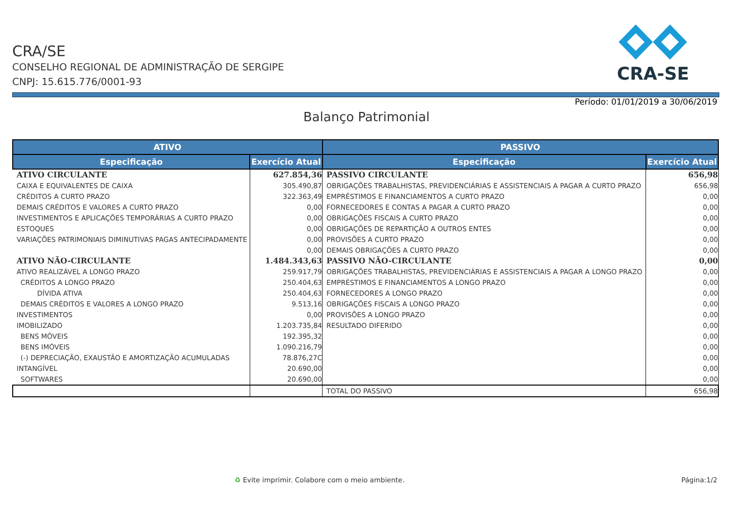CRA/SE
CONSELHO REGIONAL DE ADMINISTRAÇÃO DE SERGIPE
CNPJ: 15.615.776/0001-93
CRA-SE
Período: 01/01/2019 a 30/06/2019
Balanço Patrimonial
| ATIVO | | PASSIVO | |
| --- | --- | --- | --- |
| Especificação | Exercício Atual | Especificação | Exercício Atual |
| ATIVO CIRCULANTE | 627.854,36 | PASSIVO CIRCULANTE | 656,98 |
| CAIXA E EQUIVALENTES DE CAIXA | 305.490,87 | OBRIGAÇÕES TRABALHISTAS, PREVIDENCIÁRIAS E ASSISTENCIAIS A PAGAR A CURTO PRAZO | 656,98 |
| CRÉDITOS A CURTO PRAZO | 322.363,49 | EMPRÉSTIMOS E FINANCIAMENTOS A CURTO PRAZO | 0,00 |
| DEMAIS CRÉDITOS E VALORES A CURTO PRAZO | 0,00 | FORNECEDORES E CONTAS A PAGAR A CURTO PRAZO | 0,00 |
| INVESTIMENTOS E APLICAÇÕES TEMPORÁRIAS A CURTO PRAZO | 0,00 | OBRIGAÇÕES FISCAIS A CURTO PRAZO | 0,00 |
| ESTOQUES | 0,00 | OBRIGAÇÕES DE REPARTIÇÃO A OUTROS ENTES | 0,00 |
| VARIAÇÕES PATRIMONIAIS DIMINUTIVAS PAGAS ANTECIPADAMENTE | 0,00 | PROVISÕES A CURTO PRAZO | 0,00 |
| | 0,00 | DEMAIS OBRIGAÇÕES A CURTO PRAZO | 0,00 |
| ATIVO NÃO-CIRCULANTE | 1.484.343,63 | PASSIVO NÃO-CIRCULANTE | 0,00 |
| ATIVO REALIZÁVEL A LONGO PRAZO | 259.917,79 | OBRIGAÇÕES TRABALHISTAS, PREVIDENCIÁRIAS E ASSISTENCIAIS A PAGAR A LONGO PRAZO | 0,00 |
| CRÉDITOS A LONGO PRAZO | 250.404,63 | EMPRÉSTIMOS E FINANCIAMENTOS A LONGO PRAZO | 0,00 |
| DÍVIDA ATIVA | 250.404,63 | FORNECEDORES A LONGO PRAZO | 0,00 |
| DEMAIS CRÉDITOS E VALORES A LONGO PRAZO | 9.513,16 | OBRIGAÇÕES FISCAIS A LONGO PRAZO | 0,00 |
| INVESTIMENTOS | 0,00 | PROVISÕES A LONGO PRAZO | 0,00 |
| IMOBILIZADO | 1.203.735,84 | RESULTADO DIFERIDO | 0,00 |
| BENS MÓVEIS | 192.395,32 | | 0,00 |
| BENS IMÓVEIS | 1.090.216,79 | | 0,00 |
| (-) DEPRECIAÇÃO, EXAUSTÃO E AMORTIZAÇÃO ACUMULADAS | 78.876,27C | | 0,00 |
| INTANGÍVEL | 20.690,00 | | 0,00 |
| SOFTWARES | 20.690,00 | | 0,00 |
| | | TOTAL DO PASSIVO | 656,98 |
♻ Evite imprimir. Colabore com o meio ambiente.
Página:1/2